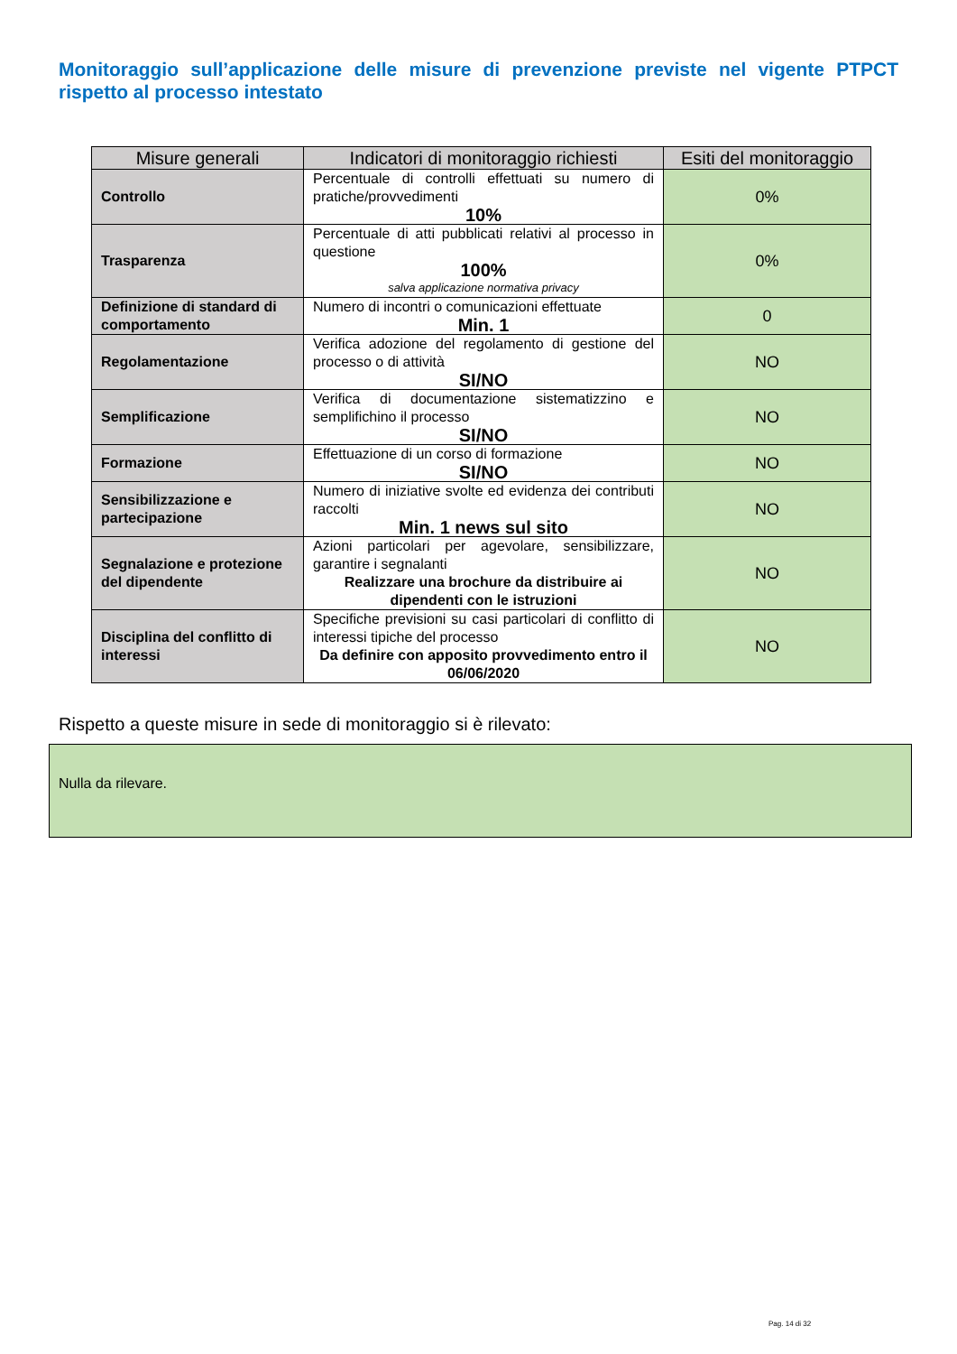Monitoraggio sull’applicazione delle misure di prevenzione previste nel vigente PTPCT rispetto al processo intestato
| Misure generali | Indicatori di monitoraggio richiesti | Esiti del monitoraggio |
| --- | --- | --- |
| Controllo | Percentuale di controlli effettuati su numero di pratiche/provvedimenti 10% | 0% |
| Trasparenza | Percentuale di atti pubblicati relativi al processo in questione 100% salva applicazione normativa privacy | 0% |
| Definizione di standard di comportamento | Numero di incontri o comunicazioni effettuate Min. 1 | 0 |
| Regolamentazione | Verifica adozione del regolamento di gestione del processo o di attività SI/NO | NO |
| Semplificazione | Verifica di documentazione sistematizzino e semplifichino il processo SI/NO | NO |
| Formazione | Effettuazione di un corso di formazione SI/NO | NO |
| Sensibilizzazione e partecipazione | Numero di iniziative svolte ed evidenza dei contributi raccolti Min. 1 news sul sito | NO |
| Segnalazione e protezione del dipendente | Azioni particolari per agevolare, sensibilizzare, garantire i segnalanti Realizzare una brochure da distribuire ai dipendenti con le istruzioni | NO |
| Disciplina del conflitto di interessi | Specifiche previsioni su casi particolari di conflitto di interessi tipiche del processo Da definire con apposito provvedimento entro il 06/06/2020 | NO |
Rispetto a queste misure in sede di monitoraggio si è rilevato:
Nulla da rilevare.
Pag. 14 di 32